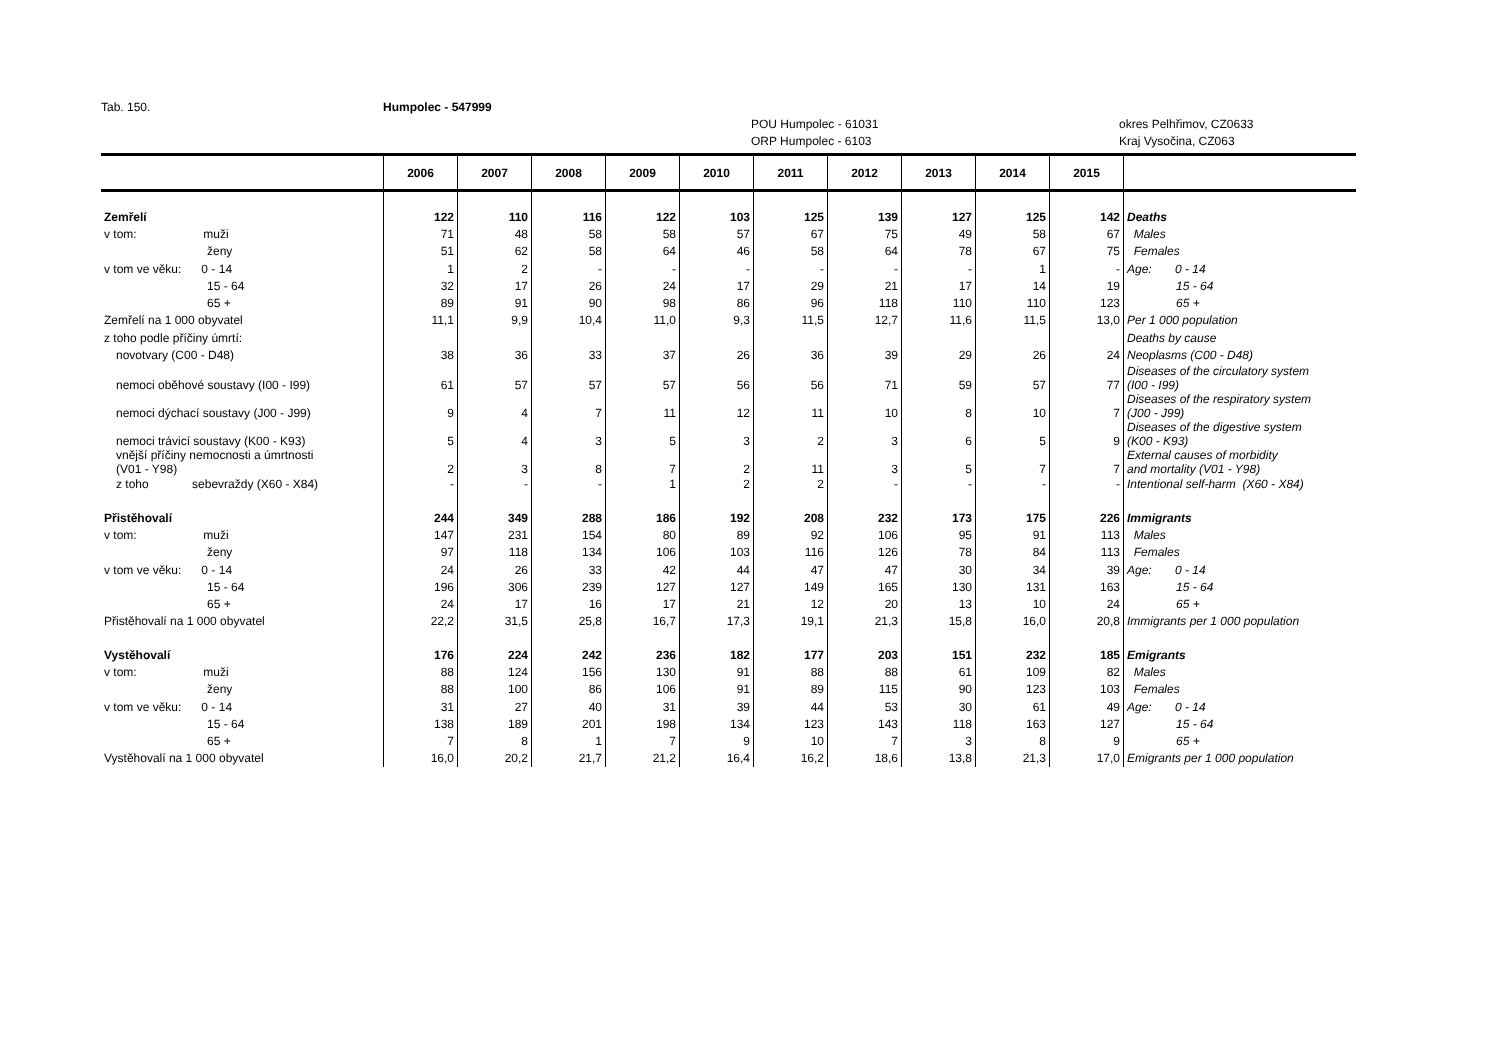Tab. 150. Humpolec - 547999
POU Humpolec - 61031 okres Pelhřimov, CZ0633
ORP Humpolec - 6103 Kraj Vysočina, CZ063
| | 2006 | 2007 | 2008 | 2009 | 2010 | 2011 | 2012 | 2013 | 2014 | 2015 | |
| --- | --- | --- | --- | --- | --- | --- | --- | --- | --- | --- | --- |
| Zemřelí | 122 | 110 | 116 | 122 | 103 | 125 | 139 | 127 | 125 | 142 | Deaths |
| v tom: muži | 71 | 48 | 58 | 58 | 57 | 67 | 75 | 49 | 58 | 67 | Males |
| ženy | 51 | 62 | 58 | 64 | 46 | 58 | 64 | 78 | 67 | 75 | Females |
| v tom ve věku: 0 - 14 | 1 | 2 | - | - | - | - | - | - | 1 | - | Age: 0 - 14 |
| 15 - 64 | 32 | 17 | 26 | 24 | 17 | 29 | 21 | 17 | 14 | 19 | 15 - 64 |
| 65 + | 89 | 91 | 90 | 98 | 86 | 96 | 118 | 110 | 110 | 123 | 65 + |
| Zemřelí na 1 000 obyvatel | 11,1 | 9,9 | 10,4 | 11,0 | 9,3 | 11,5 | 12,7 | 11,6 | 11,5 | 13,0 | Per 1 000 population |
| z toho podle příčiny úmrtí: | | | | | | | | | | | Deaths by cause |
| novotvary (C00 - D48) | 38 | 36 | 33 | 37 | 26 | 36 | 39 | 29 | 26 | 24 | Neoplasms (C00 - D48) |
| nemoci oběhové soustavy (I00 - I99) | 61 | 57 | 57 | 57 | 56 | 56 | 71 | 59 | 57 | 77 | Diseases of the circulatory system (I00 - I99) |
| nemoci dýchací soustavy (J00 - J99) | 9 | 4 | 7 | 11 | 12 | 11 | 10 | 8 | 10 | 7 | Diseases of the respiratory system (J00 - J99) |
| nemoci trávicí soustavy (K00 - K93) | 5 | 4 | 3 | 5 | 3 | 2 | 3 | 6 | 5 | 9 | Diseases of the digestive system (K00 - K93) |
| vnější příčiny nemocnosti a úmrtnosti (V01 - Y98) | 2 | 3 | 8 | 7 | 2 | 11 | 3 | 5 | 7 | 7 | External causes of morbidity and mortality (V01 - Y98) |
| z toho sebevraždy (X60 - X84) | - | - | - | 1 | 2 | 2 | - | - | - | - | Intentional self-harm (X60 - X84) |
| Přistěhovalí | 244 | 349 | 288 | 186 | 192 | 208 | 232 | 173 | 175 | 226 | Immigrants |
| v tom: muži | 147 | 231 | 154 | 80 | 89 | 92 | 106 | 95 | 91 | 113 | Males |
| ženy | 97 | 118 | 134 | 106 | 103 | 116 | 126 | 78 | 84 | 113 | Females |
| v tom ve věku: 0 - 14 | 24 | 26 | 33 | 42 | 44 | 47 | 47 | 30 | 34 | 39 | Age: 0 - 14 |
| 15 - 64 | 196 | 306 | 239 | 127 | 127 | 149 | 165 | 130 | 131 | 163 | 15 - 64 |
| 65 + | 24 | 17 | 16 | 17 | 21 | 12 | 20 | 13 | 10 | 24 | 65 + |
| Přistěhovalí na 1 000 obyvatel | 22,2 | 31,5 | 25,8 | 16,7 | 17,3 | 19,1 | 21,3 | 15,8 | 16,0 | 20,8 | Immigrants per 1 000 population |
| Vystěhovalí | 176 | 224 | 242 | 236 | 182 | 177 | 203 | 151 | 232 | 185 | Emigrants |
| v tom: muži | 88 | 124 | 156 | 130 | 91 | 88 | 88 | 61 | 109 | 82 | Males |
| ženy | 88 | 100 | 86 | 106 | 91 | 89 | 115 | 90 | 123 | 103 | Females |
| v tom ve věku: 0 - 14 | 31 | 27 | 40 | 31 | 39 | 44 | 53 | 30 | 61 | 49 | Age: 0 - 14 |
| 15 - 64 | 138 | 189 | 201 | 198 | 134 | 123 | 143 | 118 | 163 | 127 | 15 - 64 |
| 65 + | 7 | 8 | 1 | 7 | 9 | 10 | 7 | 3 | 8 | 9 | 65 + |
| Vystěhovalí na 1 000 obyvatel | 16,0 | 20,2 | 21,7 | 21,2 | 16,4 | 16,2 | 18,6 | 13,8 | 21,3 | 17,0 | Emigrants per 1 000 population |